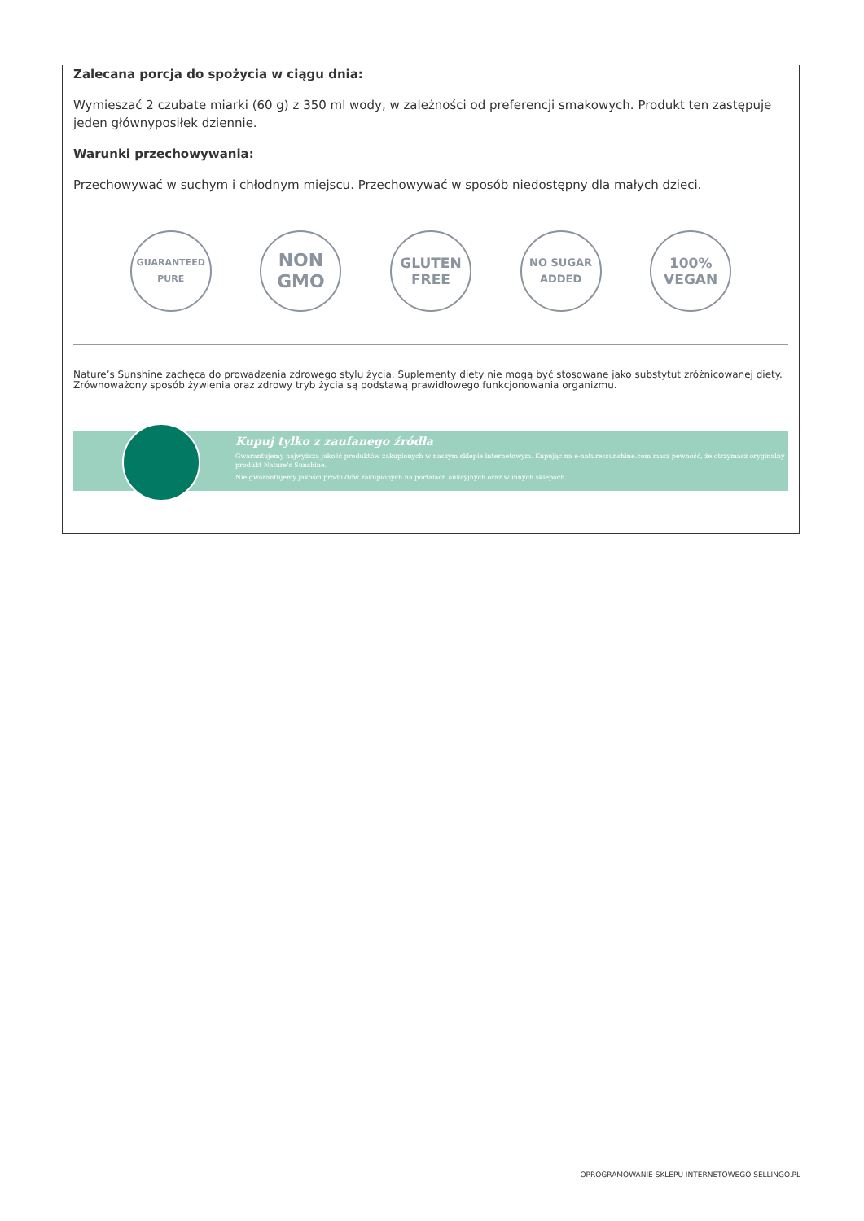Zalecana porcja do spożycia w ciągu dnia:
Wymieszać 2 czubate miarki (60 g) z 350 ml wody, w zależności od preferencji smakowych. Produkt ten zastępuje jeden głównyposiłek dziennie.
Warunki przechowywania:
Przechowywać w suchym i chłodnym miejscu. Przechowywać w sposób niedostępny dla małych dzieci.
GUARANTEED PURE
NON
GMO
GLUTEN
FREE
NO SUGAR
ADDED
100%
VEGAN
Nature’s Sunshine zachęca do prowadzenia zdrowego stylu życia. Suplementy diety nie mogą być stosowane jako substytut zróżnicowanej diety. Zrównoważony sposób żywienia oraz zdrowy tryb życia są podstawą prawidłowego funkcjonowania organizmu.
Kupuj tylko z zaufanego źródła
Gwarantujemy najwyższą jakość produktów zakupionych w naszym sklepie internetowym. Kupując na e-naturessunshine.com masz pewność, że otrzymasz oryginalny produkt Nature's Sunshine.
Nie gwarantujemy jakości produktów zakupionych na portalach aukcyjnych oraz w innych sklepach.
OPROGRAMOWANIE SKLEPU INTERNETOWEGO SELLINGO.PL